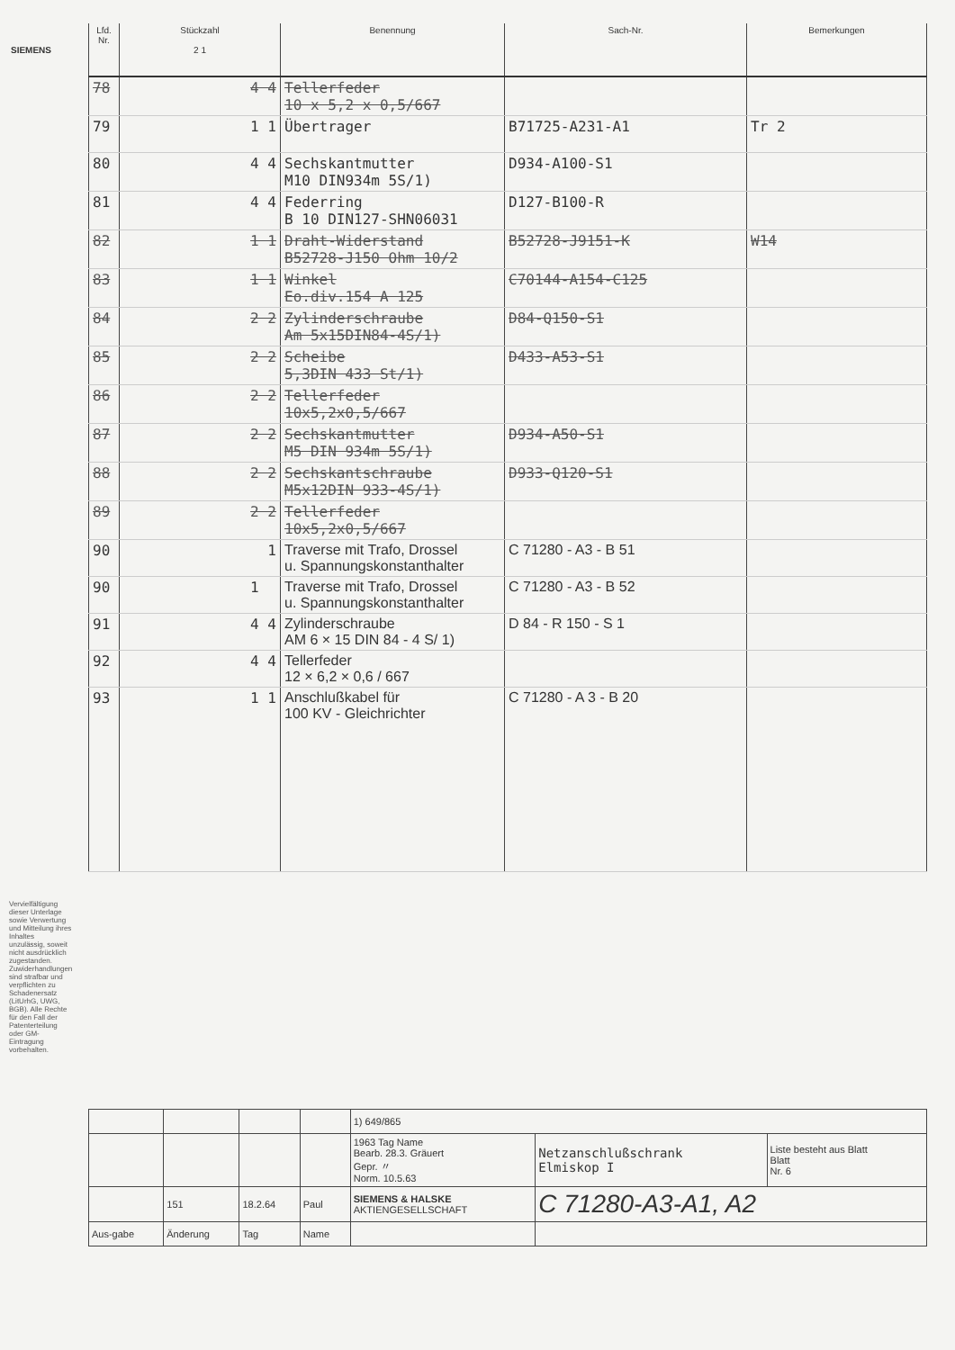SIEMENS
| Lfd. Nr. | Stückzahl 2 1 | Benennung | Sach-Nr. | Bemerkungen |
| --- | --- | --- | --- | --- |
| 78 | 4 4 | Tellerfeder 10 x 5,2 x 0,5/667 | | |
| 79 | 1 1 | Übertrager | B71725-A231-A1 | Tr 2 |
| 80 | 4 4 | Sechskantmutter M10 DIN934m 5S/1) | D934-A100-S1 | |
| 81 | 4 4 | Federring B 10 DIN127-SHN06031 | D127-B100-R | |
| 82 | 1 1 | Draht-Widerstand B52728-J150 Ohm 10/2 | B52728-J9151-K | W14 |
| 83 | 1 1 | Winkel Eo.div.154 A 125 | C70144-A154-C125 | |
| 84 | 2 2 | Zylinderschraube Am 5x15DIN84-4S/1) | D84-Q150-S1 | |
| 85 | 2 2 | Scheibe 5,3DIN 433 St/1) | D433-A53-S1 | |
| 86 | 2 2 | Tellerfeder 10x5,2x0,5/667 | | |
| 87 | 2 2 | Sechskantmutter M5 DIN 934m 5S/1) | D934-A50-S1 | |
| 88 | 2 2 | Sechskantschraube M5x12DIN 933-4S/1) | D933-Q120-S1 | |
| 89 | 2 2 | Tellerfeder 10x5,2x0,5/667 | | |
| 90 | 1 | Traverse mit Trafo, Drossel u. Spannungskonstanthalter | C 71280 - A3 - B 51 | |
| 90 | 1 | Traverse mit Trafo, Drossel u. Spannungskonstanthalter | C 71280 - A3 - B 52 | |
| 91 | 4 4 | Zylinderschraube AM 6 × 15 DIN 84 - 4 S/ 1) | D 84 - R 150 - S 1 | |
| 92 | 4 4 | Tellerfeder 12 × 6,2 × 0,6 / 667 | | |
| 93 | 1 1 | Anschlußkabel für 100 KV - Gleichrichter | C 71280 - A 3 - B 20 | |
| | | | | 1) 649/865 | | |
| | | | | 1963 Tag Name Bearb. 28.3. Gräuert Gepr. 〃 Norm. 10.5.63 | Netzanschlußschrank Elmiskop I | Liste besteht aus Blatt Blatt Nr. 6 |
| | 151 | 18.2.64 | Paul | SIEMENS & HALSKE AKTIENGESELLSCHAFT | C 71280-A3-A1, A2 | |
| Aus-gabe | Änderung | Tag | Name | | | |
Vervielfältigung dieser Unterlage sowie Verwertung und Mitteilung ihres Inhaltes unzulässig, soweit nicht ausdrücklich zugestanden. Zuwiderhandlungen sind strafbar und verpflichten zu Schadenersatz (LitUrhG, UWG, BGB). Alle Rechte für den Fall der Patenterteilung oder GM-Eintragung vorbehalten.